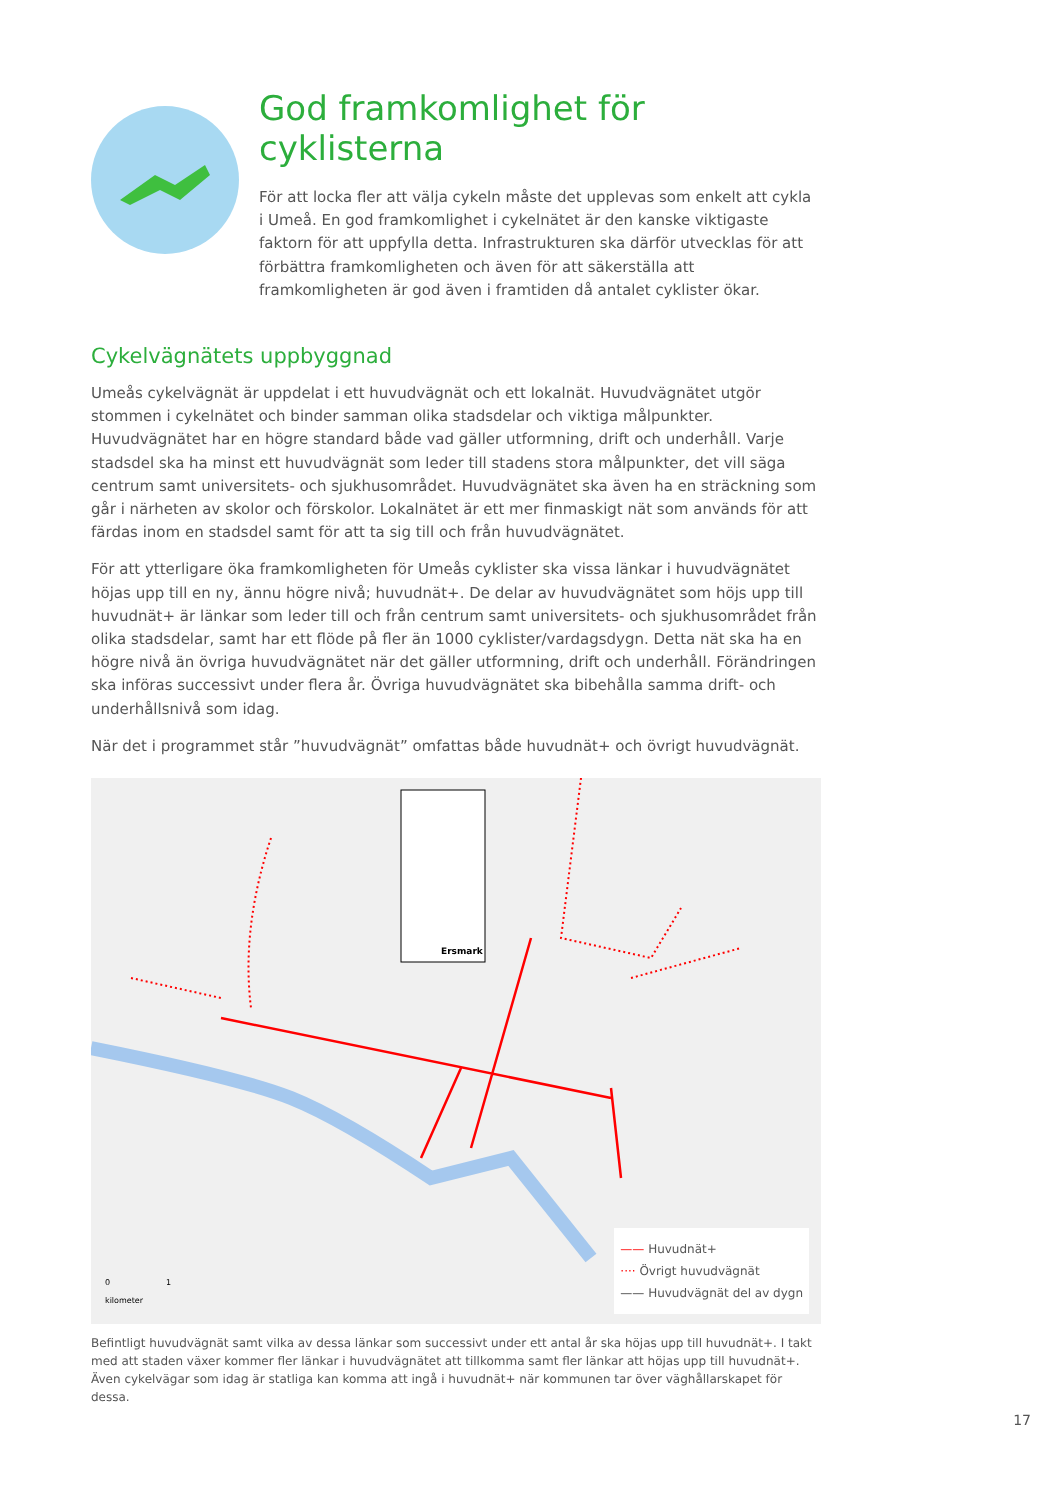God framkomlighet för cyklisterna
För att locka fler att välja cykeln måste det upplevas som enkelt att cykla i Umeå. En god framkomlighet i cykelnätet är den kanske viktigaste faktorn för att uppfylla detta. Infrastrukturen ska därför utvecklas för att förbättra framkomligheten och även för att säkerställa att framkomligheten är god även i framtiden då antalet cyklister ökar.
Cykelvägnätets uppbyggnad
Umeås cykelvägnät är uppdelat i ett huvudvägnät och ett lokalnät. Huvudvägnätet utgör stommen i cykelnätet och binder samman olika stadsdelar och viktiga målpunkter. Huvudvägnätet har en högre standard både vad gäller utformning, drift och underhåll. Varje stadsdel ska ha minst ett huvudvägnät som leder till stadens stora målpunkter, det vill säga centrum samt universitets- och sjukhusområdet. Huvudvägnätet ska även ha en sträckning som går i närheten av skolor och förskolor. Lokalnätet är ett mer finmaskigt nät som används för att färdas inom en stadsdel samt för att ta sig till och från huvudvägnätet.
För att ytterligare öka framkomligheten för Umeås cyklister ska vissa länkar i huvudvägnätet höjas upp till en ny, ännu högre nivå; huvudnät+. De delar av huvudvägnätet som höjs upp till huvudnät+ är länkar som leder till och från centrum samt universitets- och sjukhusområdet från olika stadsdelar, samt har ett flöde på fler än 1000 cyklister/vardagsdygn. Detta nät ska ha en högre nivå än övriga huvudvägnätet när det gäller utformning, drift och underhåll. Förändringen ska införas successivt under flera år. Övriga huvudvägnätet ska bibehålla samma drift- och underhållsnivå som idag.
När det i programmet står ”huvudvägnät” omfattas både huvudnät+ och övrigt huvudvägnät.
Ersmark
0 1
kilometer
—— Huvudnät+
···· Övrigt huvudvägnät
—— Huvudvägnät del av dygn
Befintligt huvudvägnät samt vilka av dessa länkar som successivt under ett antal år ska höjas upp till huvudnät+. I takt med att staden växer kommer fler länkar i huvudvägnätet att tillkomma samt fler länkar att höjas upp till huvudnät+. Även cykelvägar som idag är statliga kan komma att ingå i huvudnät+ när kommunen tar över väghållarskapet för dessa.
17